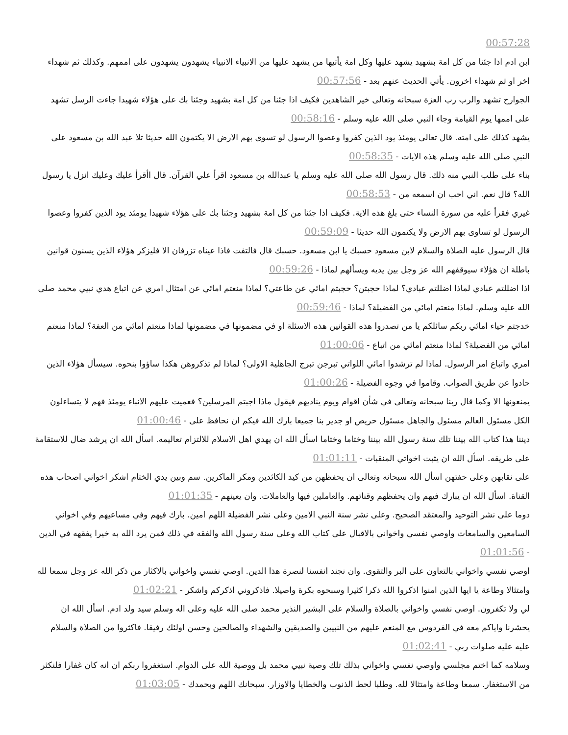00:57:28
ابن ادم اذا جئنا من كل امة بشهيد يشهد عليها وكل امة يأتيها من يشهد عليها من الانبياء الانبياء يشهدون يشهدون على اممهم. وكذلك ثم شهداء اخر او ثم شهداء اخرون. يأتي الحديث عنهم بعد - 00:57:56
الجوارح تشهد والرب رب العزة سبحانه وتعالى خير الشاهدين فكيف اذا جئنا من كل امة بشهيد وجئنا بك على هؤلاء شهيدا جاءت الرسل تشهد على اممها يوم القيامة وجاء النبي صلى الله عليه وسلم - 00:58:16
يشهد كذلك على امته. قال تعالى يومئذ يود الذين كفروا وعصوا الرسول لو تسوى بهم الارض الا يكتمون الله حديثا تلا عبد الله بن مسعود على النبي صلى الله عليه وسلم هذه الايات - 00:58:35
بناء على طلب النبي منه ذلك. قال رسول الله صلى الله عليه وسلم يا عبدالله بن مسعود اقرأ علي القرآن. قال اأقرأ عليك وعليك انزل يا رسول الله؟ قال نعم. اني احب ان اسمعه من - 00:58:53
غيري فقرأ عليه من سورة النساء حتى بلغ هذه الاية. فكيف اذا جئنا من كل امة بشهيد وجئنا بك على هؤلاء شهيدا يومئذ يود الذين كفروا وعصوا الرسول لو تساوى بهم الارض ولا يكتمون الله حديثا - 00:59:09
قال الرسول عليه الصلاة والسلام لابن مسعود حسبك يا ابن مسعود. حسبك قال فالتفت فاذا عيناه تزرفان الا فليزكر هؤلاء الذين يسنون قوانين باطلة ان هؤلاء سيوقفهم الله عز وجل بين يديه ويسألهم لماذا - 00:59:26
اذا اضللتم عبادي لماذا اضللتم عبادي؟ لماذا حجبتن؟ حجبتم امائي عن طاعتي؟ لماذا منعتم امائي عن امتثال امري عن اتباع هدي نبيي محمد صلى الله عليه وسلم. لماذا منعتم امائي من الفضيلة؟ لماذا - 00:59:46
خدجتم حياء امائي ربكم سائلكم يا من تصدروا هذه القوانين هذه الاسئلة او في مضمونها في مضمونها لماذا منعتم امائي من العفة؟ لماذا منعتم امائي من الفضيلة؟ لماذا منعتم امائي من اتباع - 01:00:06
امري واتباع امر الرسول. لماذا لم ترشدوا امائي اللواتي تبرجن تبرج الجاهلية الاولى؟ لماذا لم تذكروهن هكذا ساؤوا بنحوه. سيسأل هؤلاء الذين حادوا عن طريق الصواب. وقاموا في وجوه الفضيلة - 01:00:26
يمنعونها الا وكما قال ربنا سبحانه وتعالى في شأن اقوام ويوم يناديهم فيقول ماذا اجبتم المرسلين؟ فعميت عليهم الانباء يومئذ فهم لا يتساءلون الكل مسئول العالم مسئول والجاهل مسئول حريص او جدير بنا جميعا بارك الله فيكم ان نحافظ على - 01:00:46
ديننا هذا كتاب الله بيننا تلك سنة رسول الله بيننا وختاما وختاما اسأل الله ان يهدي اهل الاسلام للالتزام تعاليمه. اسأل الله ان يرشد ضال للاستقامة على طريقه. اسأل الله ان يثبت اخواتي المنقبات - 01:01:11
على نقابهن وعلى حفتهن اسأل الله سبحانه وتعالى ان يحفظهن من كيد الكائدين ومكر الماكرين. سم وبين يدي الختام اشكر اخواني اصحاب هذه القناة. اسأل الله ان يبارك فيهم وان يحفظهم وقناتهم. والعاملين فيها والعاملات. وان يعينهم - 01:01:35
دوما على نشر التوحيد والمعتقد الصحيح. وعلى نشر سنة النبي الامين وعلى نشر الفضيلة اللهم امين. بارك فيهم وفي مساعيهم وفي اخواني السامعين والسامعات واوصي نفسي واخواني بالاقبال على كتاب الله وعلى سنة رسول الله والفقه في ذلك فمن يرد الله به خيرا يفقهه في الدين - 01:01:56
اوصي نفسي واخواني بالتعاون على البر والتقوى. وان نجند انفسنا لنصرة هذا الدين. اوصي نفسي واخواني بالاكثار من ذكر الله عز وجل سمعا لله وامتثالا وطاعة يا ايها الذين امنوا اذكروا الله ذكرا كثيرا وسبحوه بكرة واصيلا. فاذكروني اذكركم واشكر - 01:02:21
لي ولا تكفرون. اوصي نفسي واخواني بالصلاة والسلام على البشير النذير محمد صلى الله عليه وعلى اله وسلم سيد ولد ادم. اسأل الله ان يحشرنا واياكم معه في الفردوس مع المنعم عليهم من النبيين والصديقين والشهداء والصالحين وحسن اولئك رفيقا. فاكثروا من الصلاة والسلام عليه عليه صلوات ربي - 01:02:41
وسلامه كما اختم مجلسي واوصي نفسي واخواني بذلك تلك وصية نبيي محمد بل ووصية الله على الدوام. استغفروا ربكم ان انه كان غفارا فلنكثر من الاستغفار. سمعا وطاعة وامتثالا لله. وطلبا لحط الذنوب والخطايا والاوزار. سبحانك اللهم وبحمدك - 01:03:05